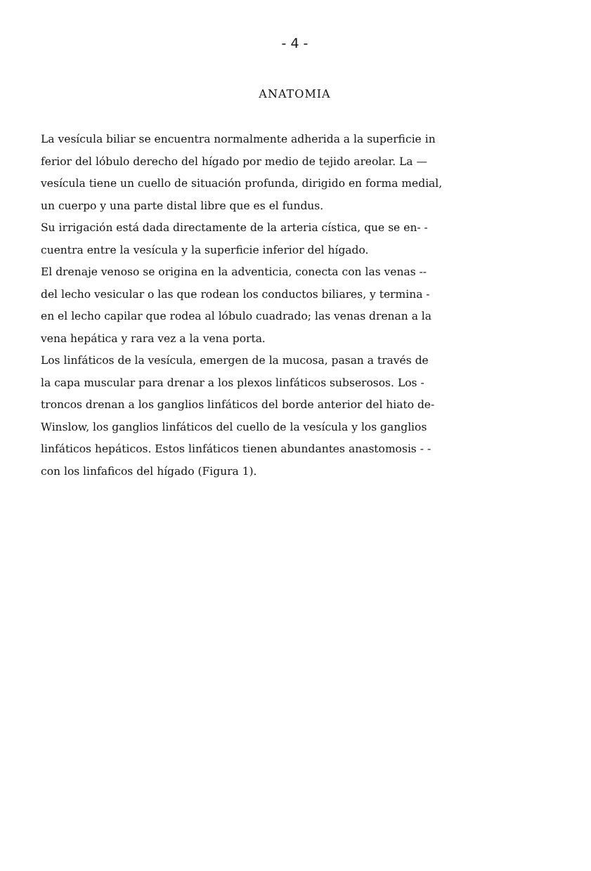- 4 -
ANATOMIA
La vesícula biliar se encuentra normalmente adherida a la superficie in
ferior del lóbulo derecho del hígado por medio de tejido areolar. La —
vesícula tiene un cuello de situación profunda, dirigido en forma medial,
un cuerpo y una parte distal libre que es el fundus.
Su irrigación está dada directamente de la arteria cística, que se en- -
cuentra entre la vesícula y la superficie inferior del hígado.
El drenaje venoso se origina en la adventicia, conecta con las venas --
del lecho vesicular o las que rodean los conductos biliares, y termina -
en el lecho capilar que rodea al lóbulo cuadrado; las venas drenan a la
vena hepática y rara vez a la vena porta.
Los linfáticos de la vesícula, emergen de la mucosa, pasan a través de
la capa muscular para drenar a los plexos linfáticos subserosos. Los -
troncos drenan a los ganglios linfáticos del borde anterior del hiato de-
Winslow, los ganglios linfáticos del cuello de la vesícula y los ganglios
linfáticos hepáticos. Estos linfáticos tienen abundantes anastomosis - -
con los linfaficos del hígado (Figura 1).